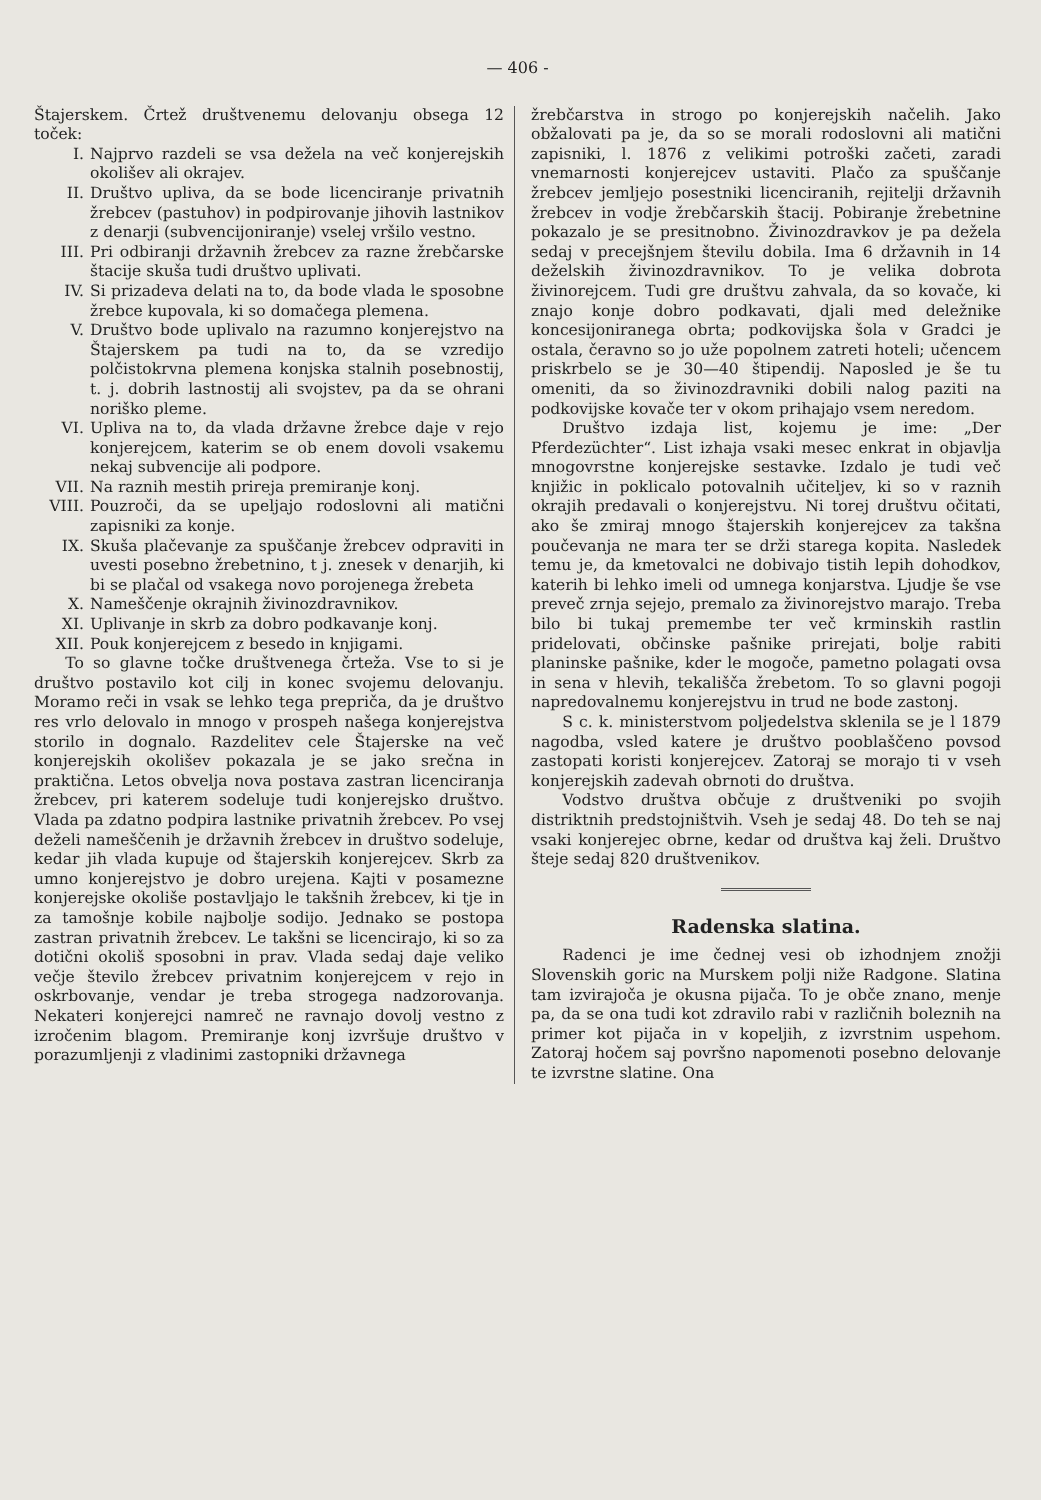— 406 -
Štajerskem. Črtež društvenemu delovanju obsega 12 toček:
I. Najprvo razdeli se vsa dežela na več konjerejskih okolišev ali okrajev.
II. Društvo upliva, da se bode licenciranje privatnih žrebcev (pastuhov) in podpirovanje jihovih lastnikov z denarji (subvencijoniranje) vselej vršilo vestno.
III. Pri odbiranji državnih žrebcev za razne žrebčarske štacije skuša tudi društvo uplivati.
IV. Si prizadeva delati na to, da bode vlada le sposobne žrebce kupovala, ki so domačega plemena.
V. Društvo bode uplivalo na razumno konjerejstvo na Štajerskem pa tudi na to, da se vzredijo polčistokrvna plemena konjska stalnih posebnostij, t. j. dobrih lastnostij ali svojstev, pa da se ohrani noriško pleme.
VI. Upliva na to, da vlada državne žrebce daje v rejo konjerejcem, katerim se ob enem dovoli vsakemu nekaj subvencije ali podpore.
VII. Na raznih mestih prireja premiranje konj.
VIII. Pouzroči, da se upeljajo rodoslovni ali matični zapisniki za konje.
IX. Skuša plačevanje za spuščanje žrebcev odpraviti in uvesti posebno žrebetnino, t j. znesek v denarjih, ki bi se plačal od vsakega novo porojenega žrebeta
X. Nameščenje okrajnih živinozdravnikov.
XI. Uplivanje in skrb za dobro podkavanje konj.
XII. Pouk konjerejcem z besedo in knjigami.
To so glavne točke društvenega črteža. Vse to si je društvo postavilo kot cilj in konec svojemu delovanju. Moramo reči in vsak se lehko tega prepriča, da je društvo res vrlo delovalo in mnogo v prospeh našega konjerejstva storilo in dognalo. Razdelitev cele Štajerske na več konjerejskih okolišev pokazala je se jako srečna in praktična. Letos obvelja nova postava zastran licenciranja žrebcev, pri katerem sodeluje tudi konjerejsko društvo. Vlada pa zdatno podpira lastnike privatnih žrebcev. Po vsej deželi nameščenih je državnih žrebcev in društvo sodeluje, kedar jih vlada kupuje od štajerskih konjerejcev. Skrb za umno konjerejstvo je dobro urejena. Kajti v posamezne konjerejske okoliše postavljajo le takšnih žrebcev, ki tje in za tamošnje kobile najbolje sodijo. Jednako se postopa zastran privatnih žrebcev. Le takšni se licencirajo, ki so za dotični okoliš sposobni in prav. Vlada sedaj daje veliko večje število žrebcev privatnim konjerejcem v rejo in oskrbovanje, vendar je treba strogega nadzorovanja. Nekateri konjerejci namreč ne ravnajo dovolj vestno z izročenim blagom. Premiranje konj izvršuje društvo v porazumljenji z vladinimi zastopniki državnega
žrebčarstva in strogo po konjerejskih načelih. Jako obžalovati pa je, da so se morali rodoslovni ali matični zapisniki, l. 1876 z velikimi potroški začeti, zaradi vnemarnosti konjerejcev ustaviti. Plačo za spuščanje žrebcev jemljejo posestniki licenciranih, rejitelji državnih žrebcev in vodje žrebčarskih štacij. Pobiranje žrebetnine pokazalo je se presitnobno. Živinozdravkov je pa dežela sedaj v precejšnjem številu dobila. Ima 6 državnih in 14 deželskih živinozdravnikov. To je velika dobrota živinorejcem. Tudi gre društvu zahvala, da so kovače, ki znajo konje dobro podkavati, djali med deležnike koncesijoniranega obrta; podkovijska šola v Gradci je ostala, čeravno so jo uže popolnem zatreti hoteli; učencem priskrbelo se je 30—40 štipendij. Naposled je še tu omeniti, da so živinozdravniki dobili nalog paziti na podkovijske kovače ter v okom prihajajo vsem neredom.
Društvo izdaja list, kojemu je ime: „Der Pferdezüchter“. List izhaja vsaki mesec enkrat in objavlja mnogovrstne konjerejske sestavke. Izdalo je tudi več knjižic in poklicalo potovalnih učiteljev, ki so v raznih okrajih predavali o konjerejstvu. Ni torej društvu očitati, ako še zmiraj mnogo štajerskih konjerejcev za takšna poučevanja ne mara ter se drži starega kopita. Nasledek temu je, da kmetovalci ne dobivajo tistih lepih dohodkov, katerih bi lehko imeli od umnega konjarstva. Ljudje še vse preveč zrnja sejejo, premalo za živinorejstvo marajo. Treba bilo bi tukaj premembe ter več krminskih rastlin pridelovati, občinske pašnike prirejati, bolje rabiti planinske pašnike, kder le mogoče, pametno polagati ovsa in sena v hlevih, tekališča žrebetom. To so glavni pogoji napredovalnemu konjerejstvu in trud ne bode zastonj.
S c. k. ministerstvom poljedelstva sklenila se je l 1879 nagodba, vsled katere je društvo pooblaščeno povsod zastopati koristi konjerejcev. Zatoraj se morajo ti v vseh konjerejskih zadevah obrnoti do društva.
Vodstvo društva občuje z društveniki po svojih distriktnih predstojništvih. Vseh je sedaj 48. Do teh se naj vsaki konjerejec obrne, kedar od društva kaj želi. Društvo šteje sedaj 820 društvenikov.
Radenska slatina.
Radenci je ime čednej vesi ob izhodnjem znožji Slovenskih goric na Murskem polji niže Radgone. Slatina tam izvirajoča je okusna pijača. To je obče znano, menje pa, da se ona tudi kot zdravilo rabi v različnih boleznih na primer kot pijača in v kopeljih, z izvrstnim uspehom. Zatoraj hočem saj površno napomenoti posebno delovanje te izvrstne slatine. Ona